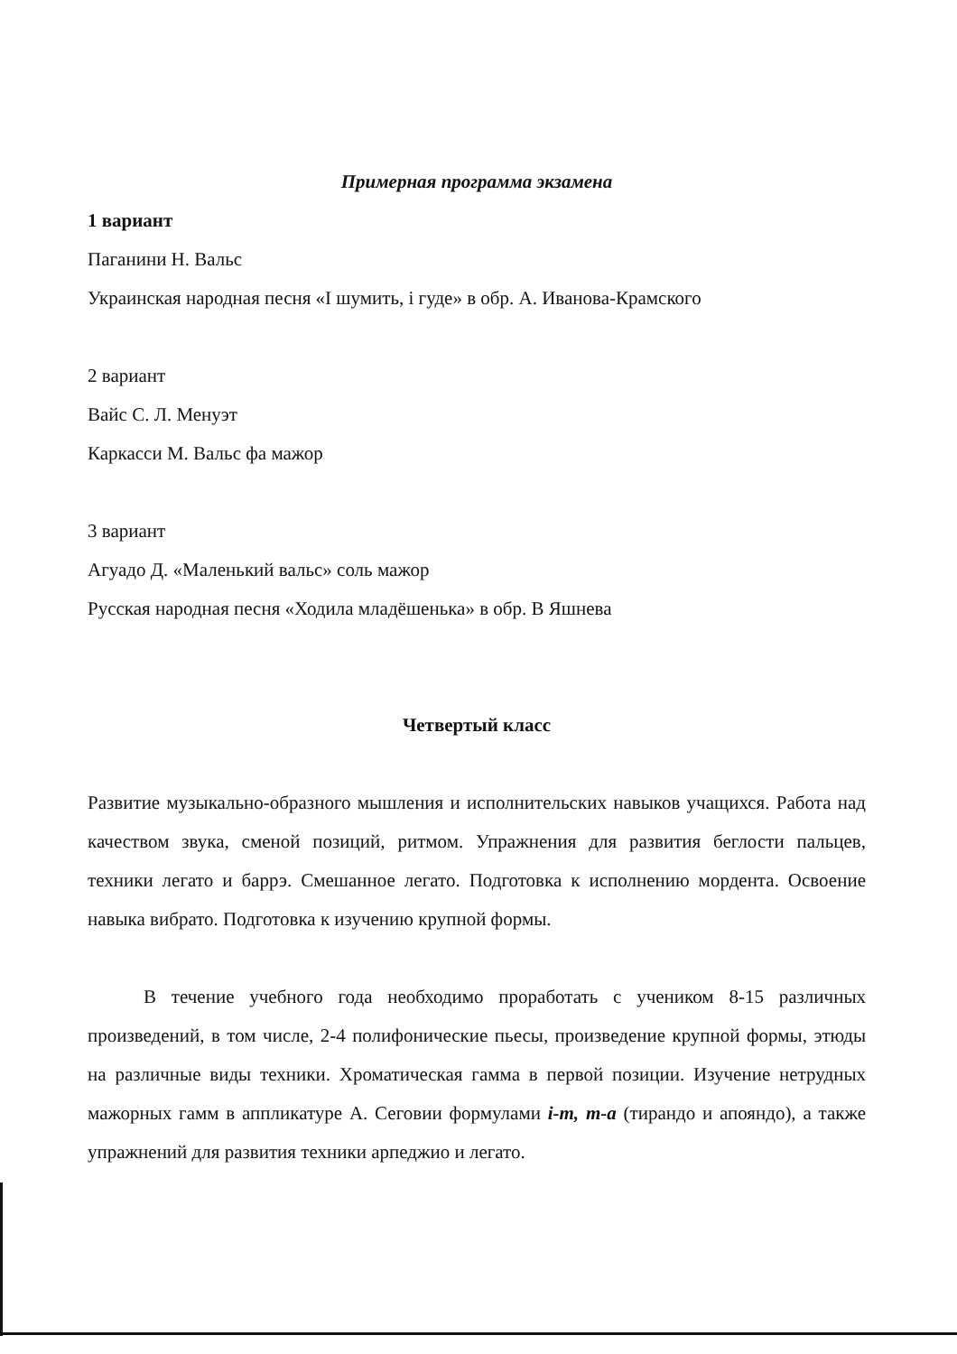Примерная программа экзамена
1 вариант
Паганини Н. Вальс
Украинская народная песня «І шумить, і гуде» в обр. А. Иванова-Крамского
2 вариант
Вайс С. Л. Менуэт
Каркасси М. Вальс фа мажор
3 вариант
Агуадо Д. «Маленький вальс» соль мажор
Русская народная песня «Ходила младёшенька» в обр. В Яшнева
Четвертый класс
Развитие музыкально-образного мышления и исполнительских навыков учащихся. Работа над качеством звука, сменой позиций, ритмом. Упражнения для развития беглости пальцев, техники легато и баррэ. Смешанное легато. Подготовка к исполнению мордента. Освоение навыка вибрато. Подготовка к изучению крупной формы.
В течение учебного года необходимо проработать с учеником 8-15 различных произведений, в том числе, 2-4 полифонические пьесы, произведение крупной формы, этюды на различные виды техники. Хроматическая гамма в первой позиции. Изучение нетрудных мажорных гамм в аппликатуре А. Сеговии формулами i-m, m-a (тирандо и апояндо), а также упражнений для развития техники арпеджио и легато.